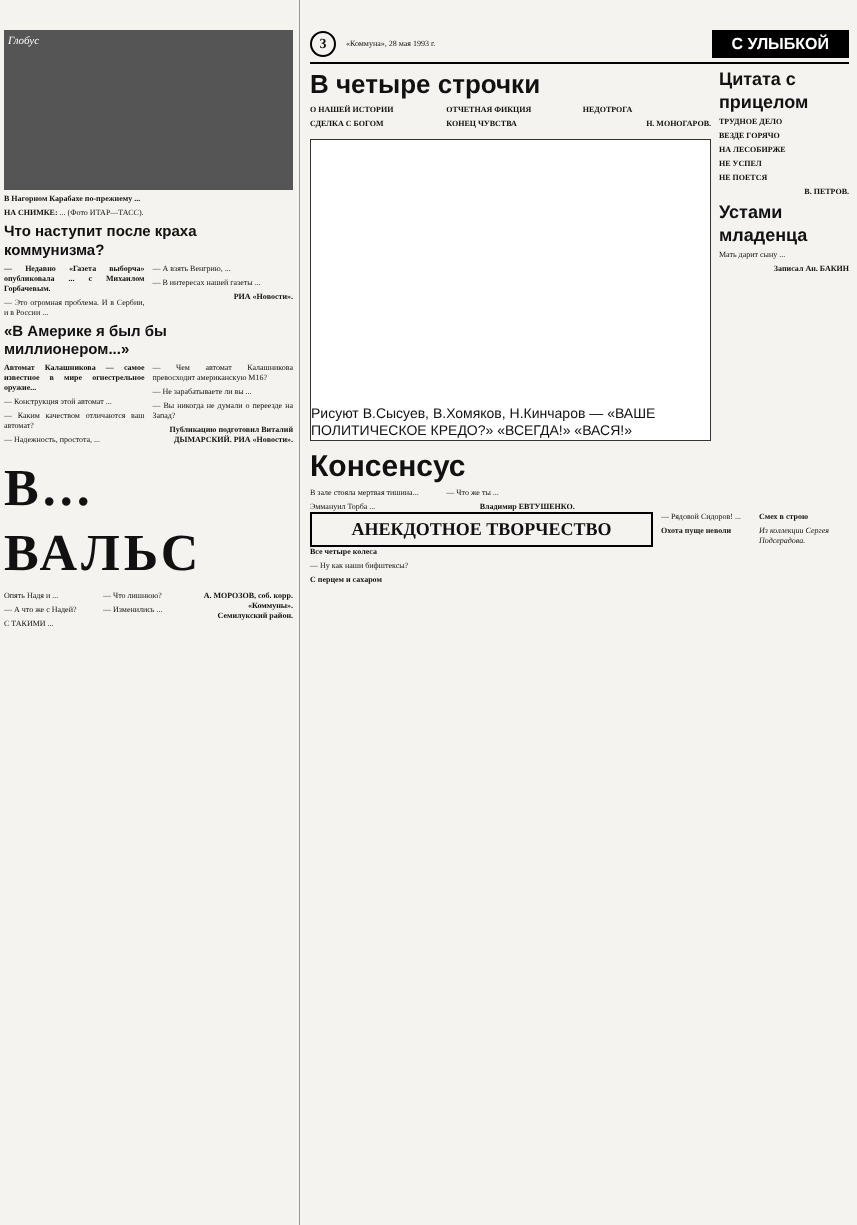Глобус
В Нагорном Карабахе по-прежнему ...
НА СНИМКЕ: ... (Фото ИТАР—ТАСС).
Что наступит после краха коммунизма?
— Недавно «Газета выборча» опубликовала ... с Михаилом Горбачевым.
— Это огромная проблема. И в Сербии, и в России ...
— А взять Венгрию, ...
— В интересах нашей газеты ...
РИА «Новости».
«В Америке я был бы миллионером...»
Автомат Калашникова — самое известное в мире огнестрельное оружие...
— Конструкция этой автомат ...
— Каким качеством отличаются ваш автомат?
— Надежность, простота, ...
— Чем автомат Калашникова превосходит американскую М16?
— Не зарабатываете ли вы ...
— Вы никогда не думали о переезде на Запад?
Публикацию подготовил Виталий ДЫМАРСКИЙ. РИА «Новости».
В... ВАЛЬС
Опять Надя и ...
— А что же с Надей?
С ТАКИМИ ...
— Что лишнюю?
— Изменились ...
А. МОРОЗОВ, соб. корр. «Коммуны». Семилукский район.
3
«Коммуна», 28 мая 1993 г.
С УЛЫБКОЙ
В четыре строчки
О НАШЕЙ ИСТОРИИ
СДЕЛКА С БОГОМ
ОТЧЕТНАЯ ФИКЦИЯ
КОНЕЦ ЧУВСТВА
НЕДОТРОГА
Н. МОНОГАРОВ.
Рисуют В.Сысуев, В.Хомяков, Н.Кинчаров — «ВАШЕ ПОЛИТИЧЕСКОЕ КРЕДО?» «ВСЕГДА!» «ВАСЯ!»
Консенсус
В зале стояла мертвая тишина...
Эммануил Торба ...
— Что же ты ...
Владимир ЕВТУШЕНКО.
Цитата с прицелом
ТРУДНОЕ ДЕЛО
ВЕЗДЕ ГОРЯЧО
НА ЛЕСОБИРЖЕ
НЕ УСПЕЛ
НЕ ПОЕТСЯ
В. ПЕТРОВ.
Устами младенца
Мать дарит сыну ...
Записал Ан. БАКИН
АНЕКДОТНОЕ ТВОРЧЕСТВО
Все четыре колеса
— Ну как наши бифштексы?
С перцем и сахаром
— Рядовой Сидоров! ...
Охота пуще неволи
Смех в строю
Из коллекции Сергея Подсерадова.